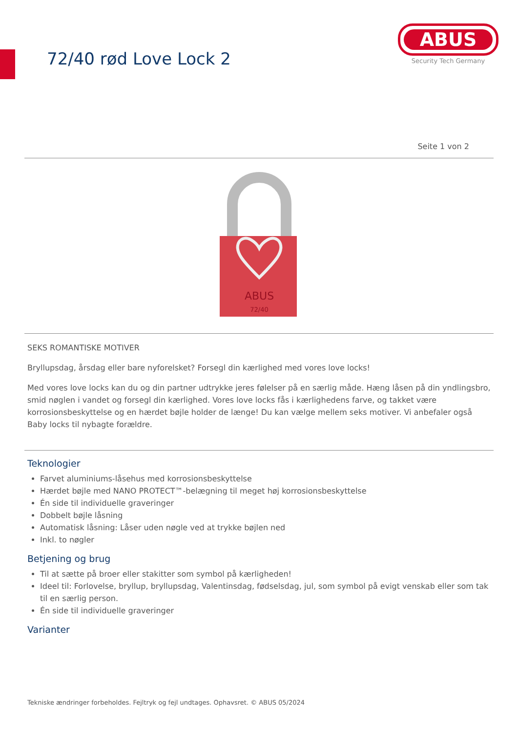72/40 rød Love Lock 2
ABUS
Security Tech Germany
Seite 1 von 2
ABUS
72/40
SEKS ROMANTISKE MOTIVER
Bryllupsdag, årsdag eller bare nyforelsket? Forsegl din kærlighed med vores love locks!
Med vores love locks kan du og din partner udtrykke jeres følelser på en særlig måde. Hæng låsen på din yndlingsbro, smid nøglen i vandet og forsegl din kærlighed. Vores love locks fås i kærlighedens farve, og takket være korrosionsbeskyttelse og en hærdet bøjle holder de længe! Du kan vælge mellem seks motiver. Vi anbefaler også Baby locks til nybagte forældre.
Teknologier
Farvet aluminiums-låsehus med korrosionsbeskyttelse
Hærdet bøjle med NANO PROTECT™-belægning til meget høj korrosionsbeskyttelse
Én side til individuelle graveringer
Dobbelt bøjle låsning
Automatisk låsning: Låser uden nøgle ved at trykke bøjlen ned
Inkl. to nøgler
Betjening og brug
Til at sætte på broer eller stakitter som symbol på kærligheden!
Ideel til: Forlovelse, bryllup, bryllupsdag, Valentinsdag, fødselsdag, jul, som symbol på evigt venskab eller som tak til en særlig person.
Én side til individuelle graveringer
Varianter
Tekniske ændringer forbeholdes. Fejltryk og fejl undtages. Ophavsret. © ABUS 05/2024